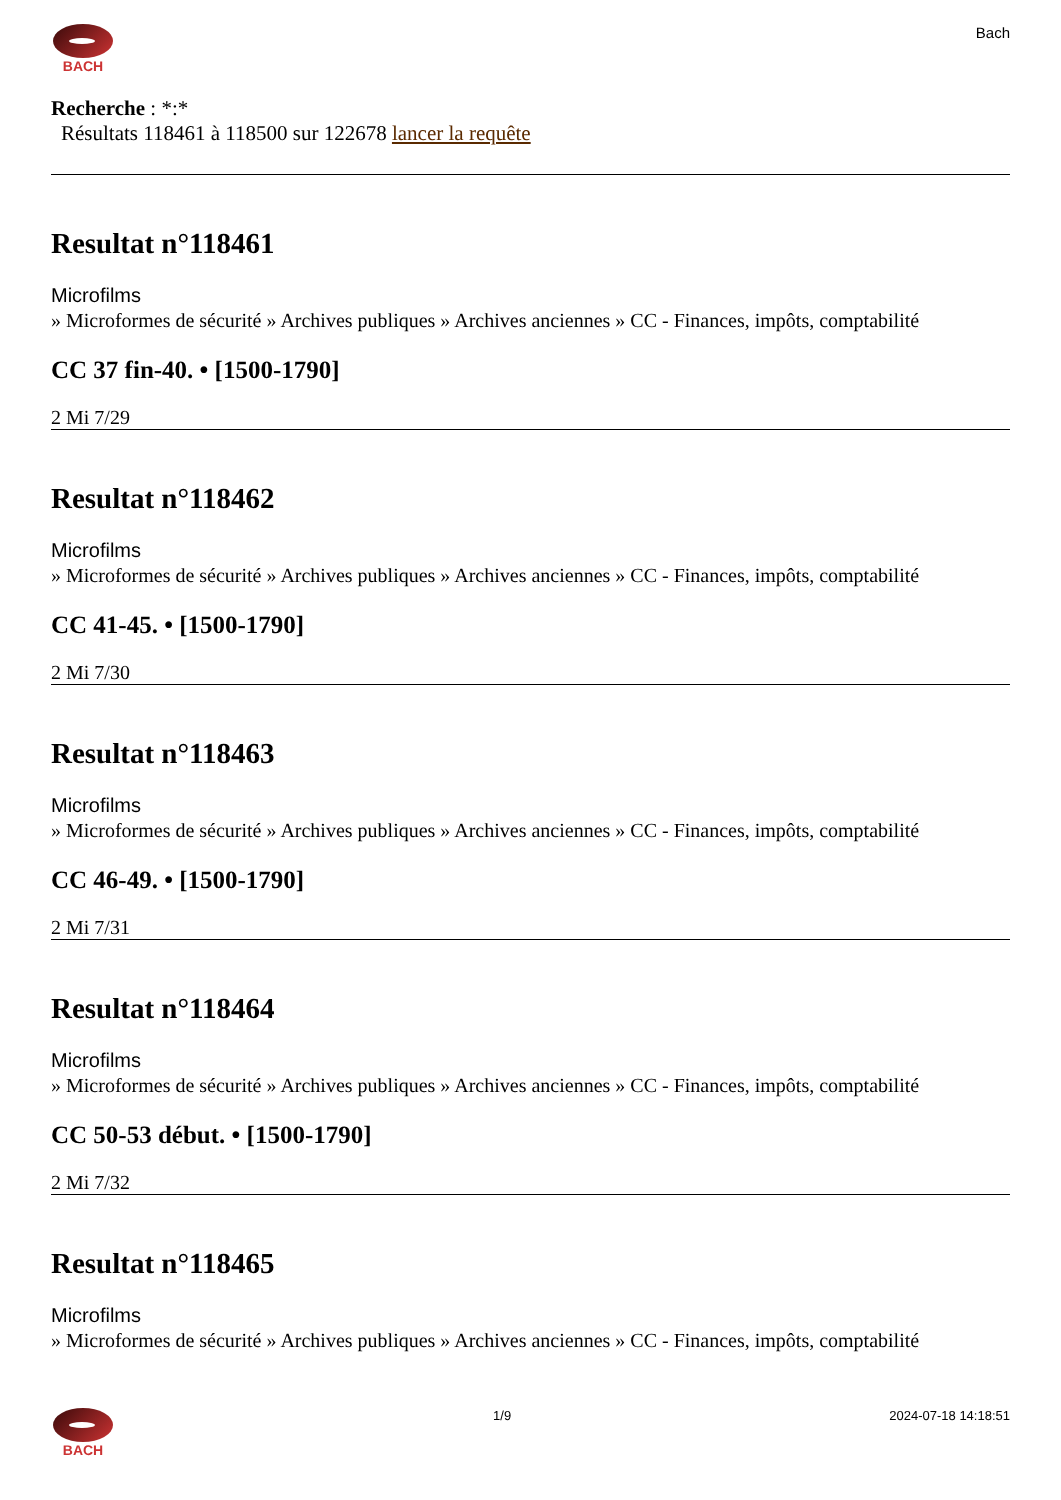BACH Bach
Recherche : *:*
Résultats 118461 à 118500 sur 122678 lancer la requête
Resultat n°118461
Microfilms
» Microformes de sécurité » Archives publiques » Archives anciennes » CC - Finances, impôts, comptabilité
CC 37 fin-40. • [1500-1790]
2 Mi 7/29
Resultat n°118462
Microfilms
» Microformes de sécurité » Archives publiques » Archives anciennes » CC - Finances, impôts, comptabilité
CC 41-45. • [1500-1790]
2 Mi 7/30
Resultat n°118463
Microfilms
» Microformes de sécurité » Archives publiques » Archives anciennes » CC - Finances, impôts, comptabilité
CC 46-49. • [1500-1790]
2 Mi 7/31
Resultat n°118464
Microfilms
» Microformes de sécurité » Archives publiques » Archives anciennes » CC - Finances, impôts, comptabilité
CC 50-53 début. • [1500-1790]
2 Mi 7/32
Resultat n°118465
Microfilms
» Microformes de sécurité » Archives publiques » Archives anciennes » CC - Finances, impôts, comptabilité
BACH 1/9 2024-07-18 14:18:51